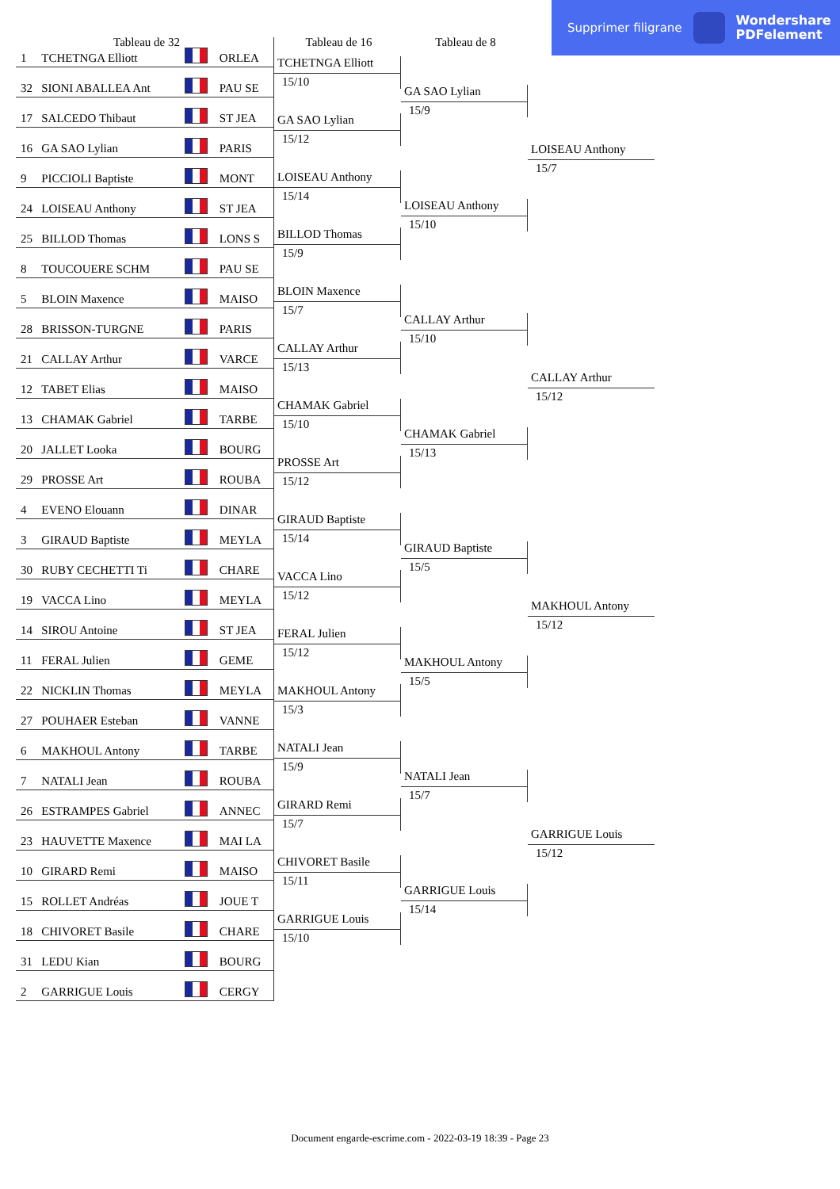Supprimer filigrane Wondershare
PDFelement
Tableau de 32 Tableau de 16
Tableau de 8
| 1 | TCHETNGA Elliott | | ORLEA |
| 32 | SIONI ABALLEA Ant | | PAU SE |
| 17 | SALCEDO Thibaut | | ST JEA |
| 16 | GA SAO Lylian | | PARIS |
| 9 | PICCIOLI Baptiste | | MONT |
| 24 | LOISEAU Anthony | | ST JEA |
| 25 | BILLOD Thomas | | LONS S |
| 8 | TOUCOUERE SCHM | | PAU SE |
| 5 | BLOIN Maxence | | MAISO |
| 28 | BRISSON-TURGNE | | PARIS |
| 21 | CALLAY Arthur | | VARCE |
| 12 | TABET Elias | | MAISO |
| 13 | CHAMAK Gabriel | | TARBE |
| 20 | JALLET Looka | | BOURG |
| 29 | PROSSE Art | | ROUBA |
| 4 | EVENO Elouann | | DINAR |
| 3 | GIRAUD Baptiste | | MEYLA |
| 30 | RUBY CECHETTI Ti | | CHARE |
| 19 | VACCA Lino | | MEYLA |
| 14 | SIROU Antoine | | ST JEA |
| 11 | FERAL Julien | | GEME |
| 22 | NICKLIN Thomas | | MEYLA |
| 27 | POUHAER Esteban | | VANNE |
| 6 | MAKHOUL Antony | | TARBE |
| 7 | NATALI Jean | | ROUBA |
| 26 | ESTRAMPES Gabriel | | ANNEC |
| 23 | HAUVETTE Maxence | | MAI LA |
| 10 | GIRARD Remi | | MAISO |
| 15 | ROLLET Andréas | | JOUE T |
| 18 | CHIVORET Basile | | CHARE |
| 31 | LEDU Kian | | BOURG |
| 2 | GARRIGUE Louis | | CERGY |
TCHETNGA Elliott
15/10
GA SAO Lylian
15/12
LOISEAU Anthony
15/14
BILLOD Thomas
15/9
BLOIN Maxence
15/7
CALLAY Arthur
15/13
CHAMAK Gabriel
15/10
PROSSE Art
15/12
GIRAUD Baptiste
15/14
VACCA Lino
15/12
FERAL Julien
15/12
MAKHOUL Antony
15/3
NATALI Jean
15/9
GIRARD Remi
15/7
CHIVORET Basile
15/11
GARRIGUE Louis
15/10
GA SAO Lylian
15/9
LOISEAU Anthony
15/10
CALLAY Arthur
15/10
CHAMAK Gabriel
15/13
GIRAUD Baptiste
15/5
MAKHOUL Antony
15/5
NATALI Jean
15/7
GARRIGUE Louis
15/14
LOISEAU Anthony
15/7
CALLAY Arthur
15/12
MAKHOUL Antony
15/12
GARRIGUE Louis
15/12
Document engarde-escrime.com - 2022-03-19 18:39 - Page 23